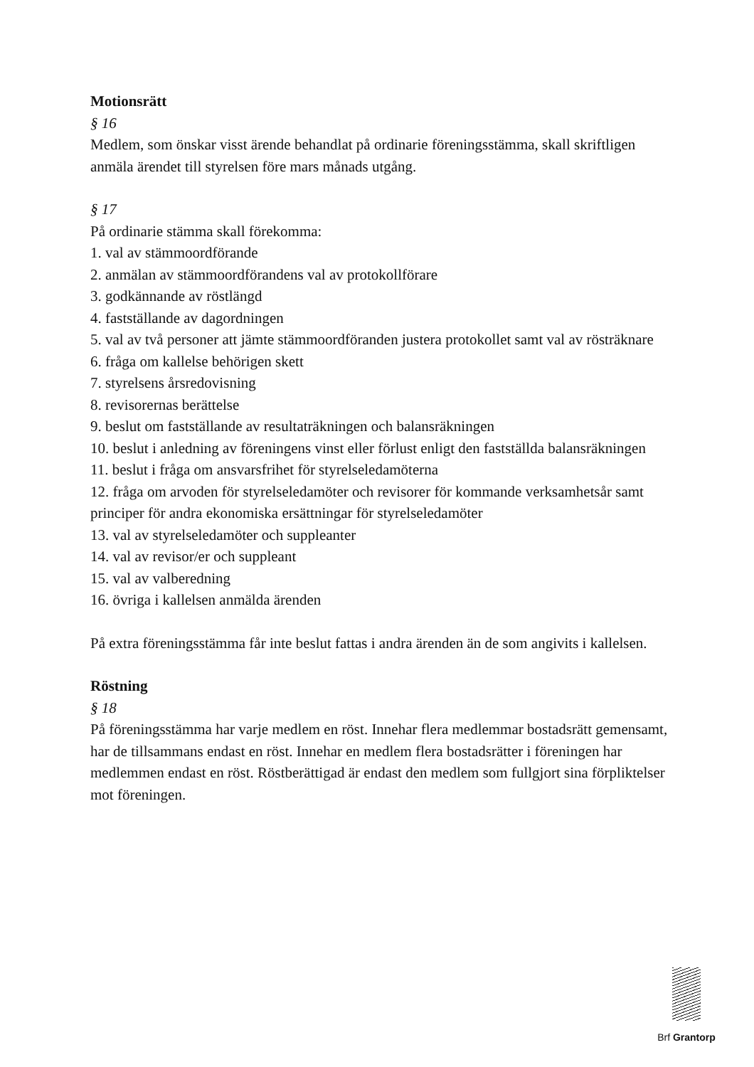Motionsrätt
§ 16
Medlem, som önskar visst ärende behandlat på ordinarie föreningsstämma, skall skriftligen anmäla ärendet till styrelsen före mars månads utgång.
§ 17
På ordinarie stämma skall förekomma:
1. val av stämmoordförande
2. anmälan av stämmoordförandens val av protokollförare
3. godkännande av röstlängd
4. fastställande av dagordningen
5. val av två personer att jämte stämmoordföranden justera protokollet samt val av rösträknare
6. fråga om kallelse behörigen skett
7. styrelsens årsredovisning
8. revisorernas berättelse
9. beslut om fastställande av resultaträkningen och balansräkningen
10. beslut i anledning av föreningens vinst eller förlust enligt den fastställda balansräkningen
11. beslut i fråga om ansvarsfrihet för styrelseledamöterna
12. fråga om arvoden för styrelseledamöter och revisorer för kommande verksamhetsår samt principer för andra ekonomiska ersättningar för styrelseledamöter
13. val av styrelseledamöter och suppleanter
14. val av revisor/er och suppleant
15. val av valberedning
16. övriga i kallelsen anmälda ärenden
På extra föreningsstämma får inte beslut fattas i andra ärenden än de som angivits i kallelsen.
Röstning
§ 18
På föreningsstämma har varje medlem en röst. Innehar flera medlemmar bostadsrätt gemensamt, har de tillsammans endast en röst. Innehar en medlem flera bostadsrätter i föreningen har medlemmen endast en röst. Röstberättigad är endast den medlem som fullgjort sina förpliktelser mot föreningen.
Brf Grantorp